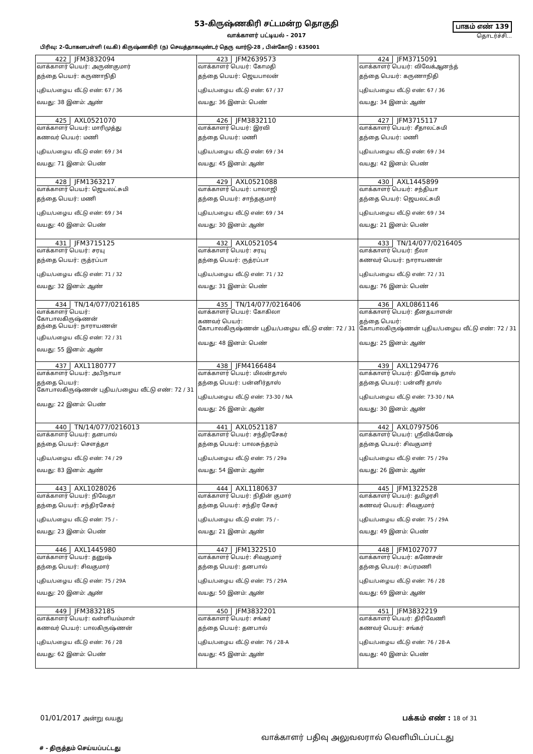53-கிருஷ்ணகிரி சட்டமன்ற தொகுதி
வாக்காளர் பட்டியல் - 2017
பாகம் எண் 139
தொடர்ச்சி...
பிரிவு: 2-போகனபள்ளி (வ.கி) கிருஷ்ணகிரி (ந) செவத்தாகவுண்டர் தெரு வார்டு-28 , பின்கோடு : 635001
| 422 JFM3832094 வாக்காளர் பெயர்: அருண்குமார் தந்தை பெயர்: கருணாநிதி புதிய/பழைய வீட்டு எண்: 67 / 36 வயது: 38 இனம்: ஆண் | 423 JFM2639573 வாக்காளர் பெயர்: கோமதி தந்தை பெயர்: ஜெயபாலன் புதிய/பழைய வீட்டு எண்: 67 / 37 வயது: 36 இனம்: பெண் | 424 JFM3715091 வாக்காளர் பெயர்: விவேக்ஆனந்த் தந்தை பெயர்: கருணாநிதி புதிய/பழைய வீட்டு எண்: 67 / 36 வயது: 34 இனம்: ஆண் |
| 425 AXL0521070 வாக்காளர் பெயர்: மாரிமுத்து கணவர் பெயர்: மணி புதிய/பழைய வீட்டு எண்: 69 / 34 வயது: 71 இனம்: பெண் | 426 JFM3832110 வாக்காளர் பெயர்: இரவி தந்தை பெயர்: மணி புதிய/பழைய வீட்டு எண்: 69 / 34 வயது: 45 இனம்: ஆண் | 427 JFM3715117 வாக்காளர் பெயர்: சீதாலட்சுமி தந்தை பெயர்: மணி புதிய/பழைய வீட்டு எண்: 69 / 34 வயது: 42 இனம்: பெண் |
| 428 JFM1363217 வாக்காளர் பெயர்: ஜெயலட்சுமி தந்தை பெயர்: மணி புதிய/பழைய வீட்டு எண்: 69 / 34 வயது: 40 இனம்: பெண் | 429 AXL0521088 வாக்காளர் பெயர்: பாலாஜி தந்தை பெயர்: சாந்தகுமார் புதிய/பழைய வீட்டு எண்: 69 / 34 வயது: 30 இனம்: ஆண் | 430 AXL1445899 வாக்காளர் பெயர்: சந்தியா தந்தை பெயர்: ஜெயலட்சுமி புதிய/பழைய வீட்டு எண்: 69 / 34 வயது: 21 இனம்: பெண் |
| 431 JFM3715125 வாக்காளர் பெயர்: சரயு தந்தை பெயர்: ருத்ரப்பா புதிய/பழைய வீட்டு எண்: 71 / 32 வயது: 32 இனம்: ஆண் | 432 AXL0521054 வாக்காளர் பெயர்: சரயு தந்தை பெயர்: ருத்ரப்பா புதிய/பழைய வீட்டு எண்: 71 / 32 வயது: 31 இனம்: பெண் | 433 TN/14/077/0216405 வாக்காளர் பெயர்: நீலா கணவர் பெயர்: நாராயணன் புதிய/பழைய வீட்டு எண்: 72 / 31 வயது: 76 இனம்: பெண் |
| 434 TN/14/077/0216185 வாக்காளர் பெயர்: கோபாலகிருஷ்ணன் தந்தை பெயர்: நாராயணன் புதிய/பழைய வீட்டு எண்: 72 / 31 வயது: 55 இனம்: ஆண் | 435 TN/14/077/0216406 வாக்காளர் பெயர்: கோகிலா கணவர் பெயர்: கோபாலகிருஷ்ணன் புதிய/பழைய வீட்டு எண்: 72 / 31 வயது: 48 இனம்: பெண் | 436 AXL0861146 வாக்காளர் பெயர்: தீனதயாளன் தந்தை பெயர்: கோபாலகிருஷ்ணன் புதிய/பழைய வீட்டு எண்: 72 / 31 வயது: 25 இனம்: ஆண் |
| 437 AXL1180777 வாக்காளர் பெயர்: அபிநாயா தந்தை பெயர்: கோபாலகிருஷ்ணன் புதிய/பழைய வீட்டு எண்: 72 / 31 வயது: 22 இனம்: பெண் | 438 JFM4166484 வாக்காளர் பெயர்: மிலன்தாஸ் தந்தை பெயர்: பன்னிர்தாஸ் புதிய/பழைய வீட்டு எண்: 73-30 / NA வயது: 26 இனம்: ஆண் | 439 AXL1294776 வாக்காளர் பெயர்: தினேஷ் தாஸ் தந்தை பெயர்: பன்னீர் தாஸ் புதிய/பழைய வீட்டு எண்: 73-30 / NA வயது: 30 இனம்: ஆண் |
| 440 TN/14/077/0216013 வாக்காளர் பெயர்: தனபால் தந்தை பெயர்: சௌத்தா புதிய/பழைய வீட்டு எண்: 74 / 29 வயது: 83 இனம்: ஆண் | 441 AXL0521187 வாக்காளர் பெயர்: சந்திரசேகர் தந்தை பெயர்: பாலசுந்தரம் புதிய/பழைய வீட்டு எண்: 75 / 29a வயது: 54 இனம்: ஆண் | 442 AXL0797506 வாக்காளர் பெயர்: ஸ்ரீவிக்னேஷ் தந்தை பெயர்: சிவகுமார் புதிய/பழைய வீட்டு எண்: 75 / 29a வயது: 26 இனம்: ஆண் |
| 443 AXL1028026 வாக்காளர் பெயர்: நிவேதா தந்தை பெயர்: சந்திரசேகர் புதிய/பழைய வீட்டு எண்: 75 / - வயது: 23 இனம்: பெண் | 444 AXL1180637 வாக்காளர் பெயர்: நிதின் குமார் தந்தை பெயர்: சந்திர சேகர் புதிய/பழைய வீட்டு எண்: 75 / - வயது: 21 இனம்: ஆண் | 445 JFM1322528 வாக்காளர் பெயர்: தமிழரசி கணவர் பெயர்: சிவகுமார் புதிய/பழைய வீட்டு எண்: 75 / 29A வயது: 49 இனம்: பெண் |
| 446 AXL1445980 வாக்காளர் பெயர்: தனுஷ் தந்தை பெயர்: சிவகுமார் புதிய/பழைய வீட்டு எண்: 75 / 29A வயது: 20 இனம்: ஆண் | 447 JFM1322510 வாக்காளர் பெயர்: சிவகுமார் தந்தை பெயர்: தனபால் புதிய/பழைய வீட்டு எண்: 75 / 29A வயது: 50 இனம்: ஆண் | 448 JFM1027077 வாக்காளர் பெயர்: கணேசன் தந்தை பெயர்: சுப்ரமணி புதிய/பழைய வீட்டு எண்: 76 / 28 வயது: 69 இனம்: ஆண் |
| 449 JFM3832185 வாக்காளர் பெயர்: வள்ளியம்மாள் கணவர் பெயர்: பாலகிருஷ்ணன் புதிய/பழைய வீட்டு எண்: 76 / 28 வயது: 62 இனம்: பெண் | 450 JFM3832201 வாக்காளர் பெயர்: சங்கர் தந்தை பெயர்: தனபால் புதிய/பழைய வீட்டு எண்: 76 / 28-A வயது: 45 இனம்: ஆண் | 451 JFM3832219 வாக்காளர் பெயர்: திரிவேணி கணவர் பெயர்: சங்கர் புதிய/பழைய வீட்டு எண்: 76 / 28-A வயது: 40 இனம்: பெண் |
01/01/2017 அன்று வயது பக்கம் எண் : 18 of 31
வாக்காளர் பதிவு அலுவலரால் வெளியிடப்பட்டது
# - திருத்தம் செய்யப்பட்டது